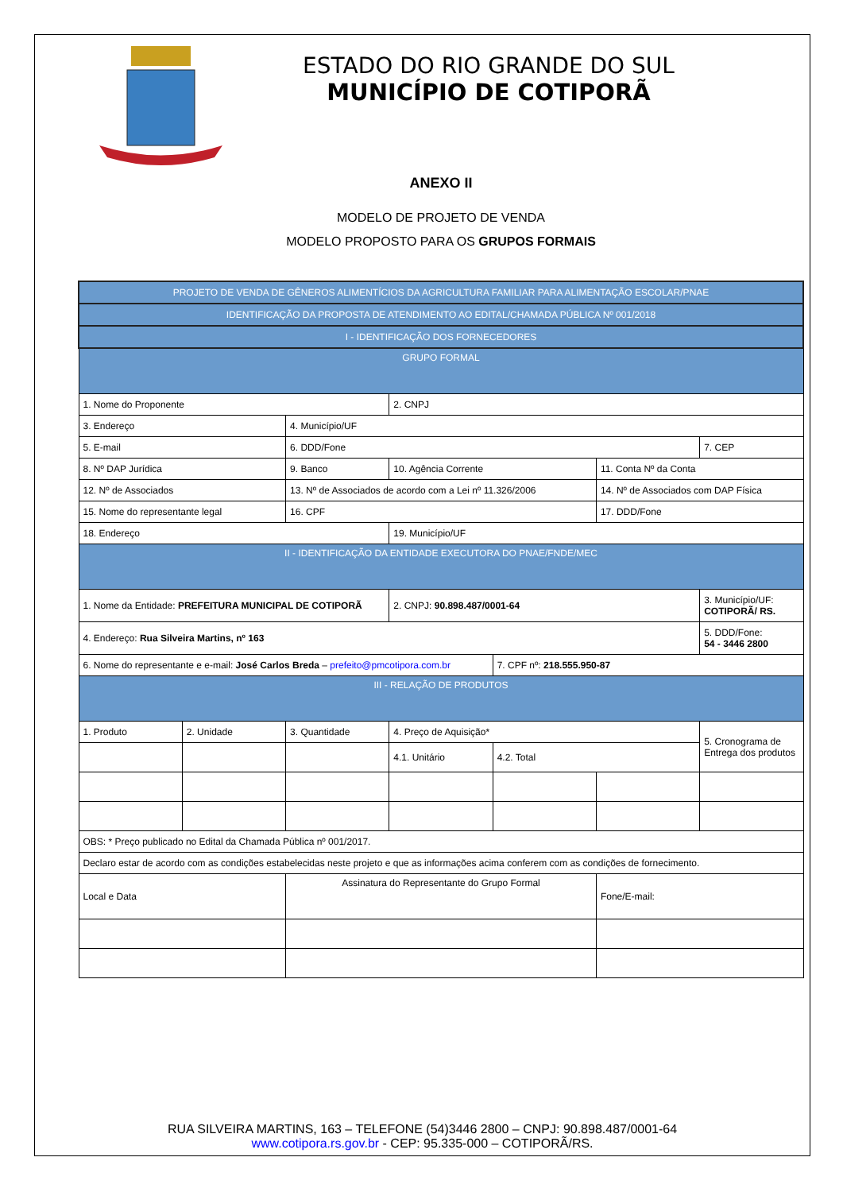ESTADO DO RIO GRANDE DO SUL
MUNICÍPIO DE COTIPORÃ
ANEXO II
MODELO DE PROJETO DE VENDA
MODELO PROPOSTO PARA OS GRUPOS FORMAIS
| PROJETO DE VENDA DE GÊNEROS ALIMENTÍCIOS DA AGRICULTURA FAMILIAR PARA ALIMENTAÇÃO ESCOLAR/PNAE | | | | | | |
| IDENTIFICAÇÃO DA PROPOSTA DE ATENDIMENTO AO EDITAL/CHAMADA PÚBLICA Nº 001/2018 | | | | | | |
| I - IDENTIFICAÇÃO DOS FORNECEDORES | | | | | | |
| GRUPO FORMAL | | | | | | |
| 1. Nome do Proponente | | | 2. CNPJ | | | |
| 3. Endereço | | 4. Município/UF | | | | |
| 5. E-mail | | 6. DDD/Fone | | | | 7. CEP |
| 8. Nº DAP Jurídica | | 9. Banco | 10. Agência Corrente | | 11. Conta Nº da Conta | |
| 12. Nº de Associados | | 13. Nº de Associados de acordo com a Lei nº 11.326/2006 | | | 14. Nº de Associados com DAP Física | |
| 15. Nome do representante legal | | 16. CPF | | | 17. DDD/Fone | |
| 18. Endereço | | | 19. Município/UF | | | |
| II - IDENTIFICAÇÃO DA ENTIDADE EXECUTORA DO PNAE/FNDE/MEC | | | | | | |
| 1. Nome da Entidade: PREFEITURA MUNICIPAL DE COTIPORÃ | | | 2. CNPJ: 90.898.487/0001-64 | | | 3. Município/UF: COTIPORÃ/ RS. |
| 4. Endereço: Rua Silveira Martins, nº 163 | | | | | | 5. DDD/Fone: 54 - 3446 2800 |
| 6. Nome do representante e e-mail: José Carlos Breda – prefeito@pmcotipora.com.br | | | | 7. CPF nº: 218.555.950-87 | | |
| III - RELAÇÃO DE PRODUTOS | | | | | | |
| 1. Produto | 2. Unidade | 3. Quantidade | 4. Preço de Aquisição* | | | 5. Cronograma de Entrega dos produtos |
| | | | 4.1. Unitário | 4.2. Total | | |
| OBS: * Preço publicado no Edital da Chamada Pública nº 001/2017. | | | | | | |
| Declaro estar de acordo com as condições estabelecidas neste projeto e que as informações acima conferem com as condições de fornecimento. | | | | | | |
| Local e Data | | Assinatura do Representante do Grupo Formal | | | Fone/E-mail: | |
RUA SILVEIRA MARTINS, 163 – TELEFONE (54)3446 2800 – CNPJ: 90.898.487/0001-64
www.cotipora.rs.gov.br - CEP: 95.335-000 – COTIPORÃ/RS.